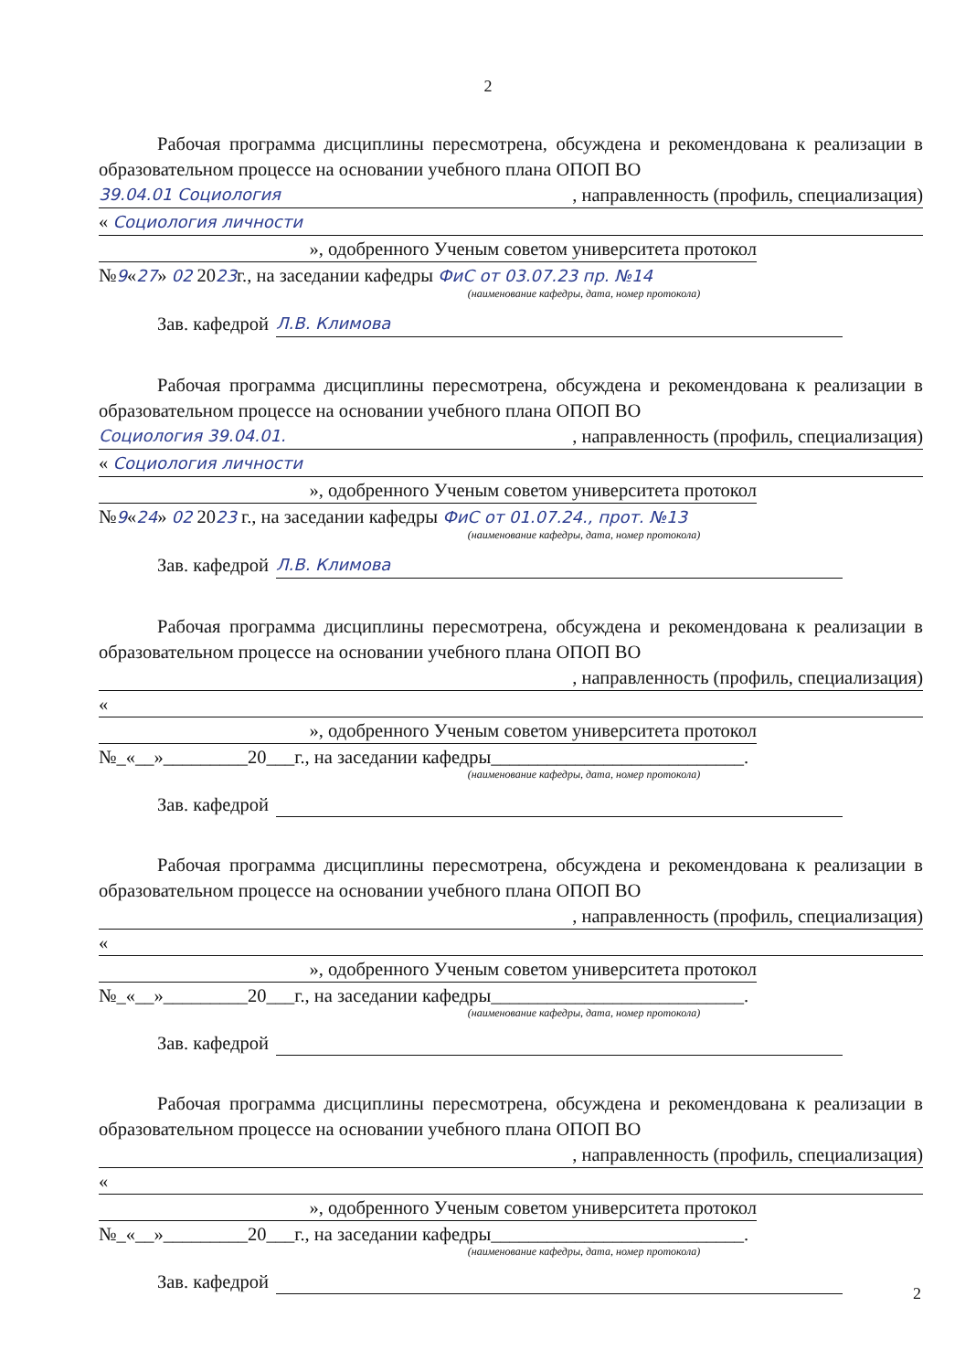2
Рабочая программа дисциплины пересмотрена, обсуждена и рекомендована к реализации в образовательном процессе на основании учебного плана ОПОП ВО
39.04.01 Социология, направленность (профиль, специализация)
« Социология личности
», одобренного Ученым советом университета протокол
№9«27» 02 2023г., на заседании кафедры ФиС от 03.07.23 пр. №14
(наименование кафедры, дата, номер протокола)
Зав. кафедрой Л.В. Климова
Рабочая программа дисциплины пересмотрена, обсуждена и рекомендована к реализации в образовательном процессе на основании учебного плана ОПОП ВО
Социология 39.04.01., направленность (профиль, специализация)
« Социология личности
», одобренного Ученым советом университета протокол
№9«24» 02 2023 г., на заседании кафедры ФиС от 01.07.24., прот. №13
(наименование кафедры, дата, номер протокола)
Зав. кафедрой Л.В. Климова
Рабочая программа дисциплины пересмотрена, обсуждена и рекомендована к реализации в образовательном процессе на основании учебного плана ОПОП ВО
, направленность (профиль, специализация)
«
», одобренного Ученым советом университета протокол
№_«__»_________20___г., на заседании кафедры___________________________.
(наименование кафедры, дата, номер протокола)
Зав. кафедрой
Рабочая программа дисциплины пересмотрена, обсуждена и рекомендована к реализации в образовательном процессе на основании учебного плана ОПОП ВО
, направленность (профиль, специализация)
«
», одобренного Ученым советом университета протокол
№_«__»_________20___г., на заседании кафедры___________________________.
(наименование кафедры, дата, номер протокола)
Зав. кафедрой
Рабочая программа дисциплины пересмотрена, обсуждена и рекомендована к реализации в образовательном процессе на основании учебного плана ОПОП ВО
, направленность (профиль, специализация)
«
», одобренного Ученым советом университета протокол
№_«__»_________20___г., на заседании кафедры___________________________.
(наименование кафедры, дата, номер протокола)
Зав. кафедрой
2